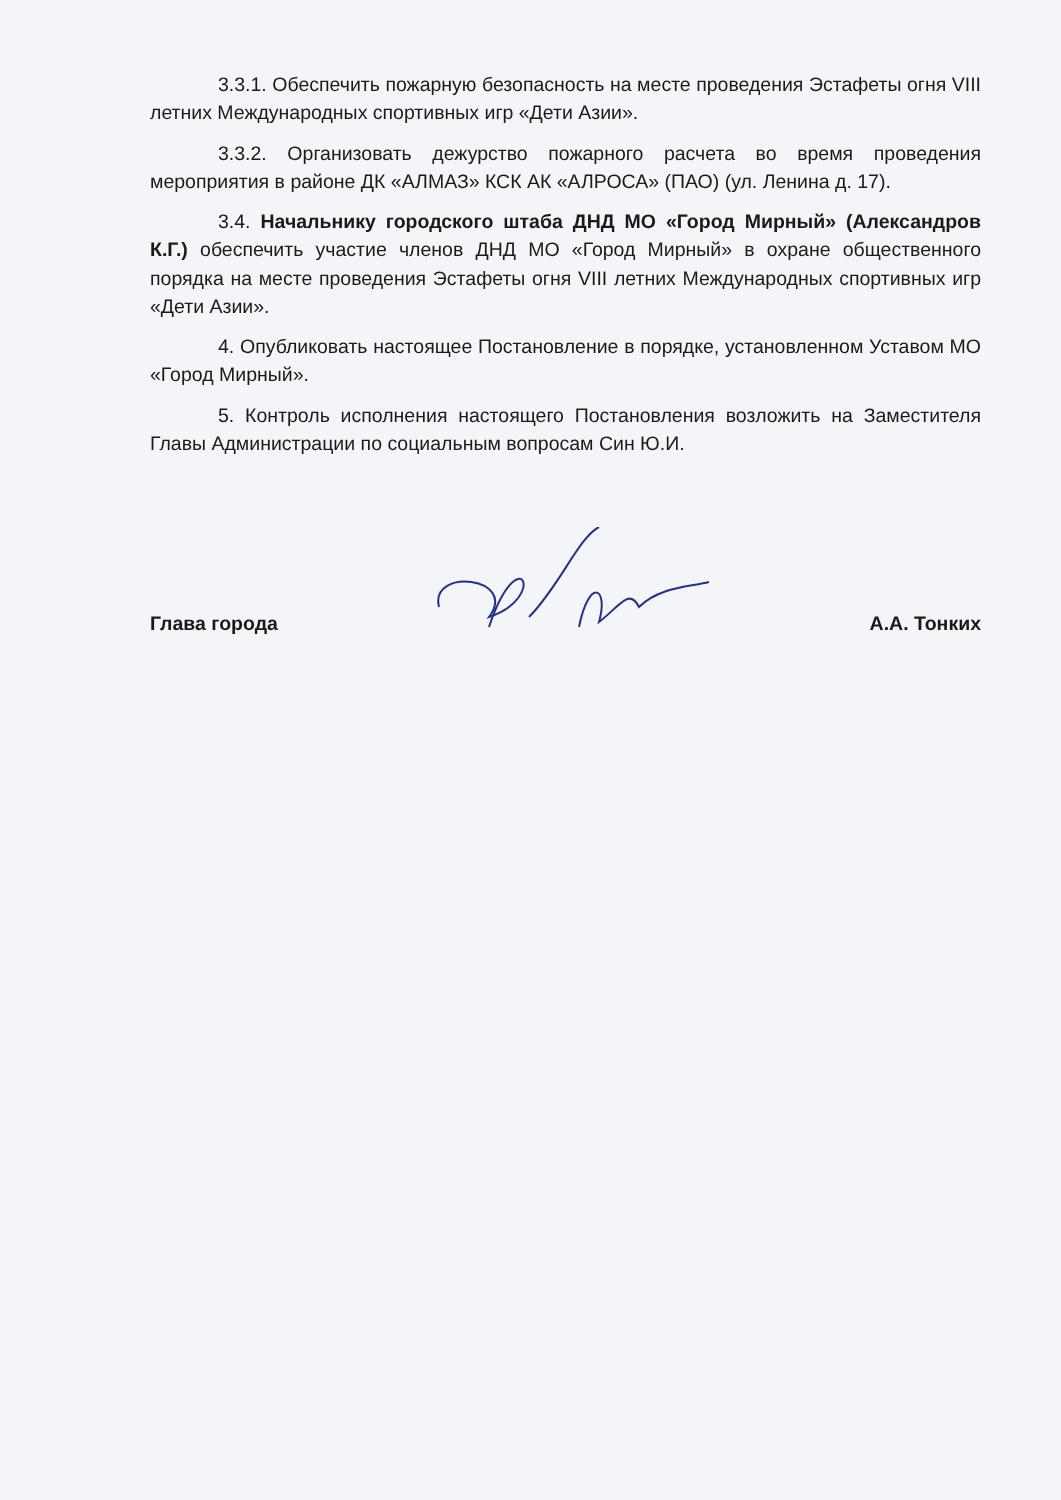3.3.1. Обеспечить пожарную безопасность на месте проведения Эстафеты огня VIII летних Международных спортивных игр «Дети Азии».
3.3.2. Организовать дежурство пожарного расчета во время проведения мероприятия в районе ДК «АЛМАЗ» КСК АК «АЛРОСА» (ПАО) (ул. Ленина д. 17).
3.4. Начальнику городского штаба ДНД МО «Город Мирный» (Александров К.Г.) обеспечить участие членов ДНД МО «Город Мирный» в охране общественного порядка на месте проведения Эстафеты огня VIII летних Международных спортивных игр «Дети Азии».
4. Опубликовать настоящее Постановление в порядке, установленном Уставом МО «Город Мирный».
5. Контроль исполнения настоящего Постановления возложить на Заместителя Главы Администрации по социальным вопросам Син Ю.И.
Глава города А.А. Тонких